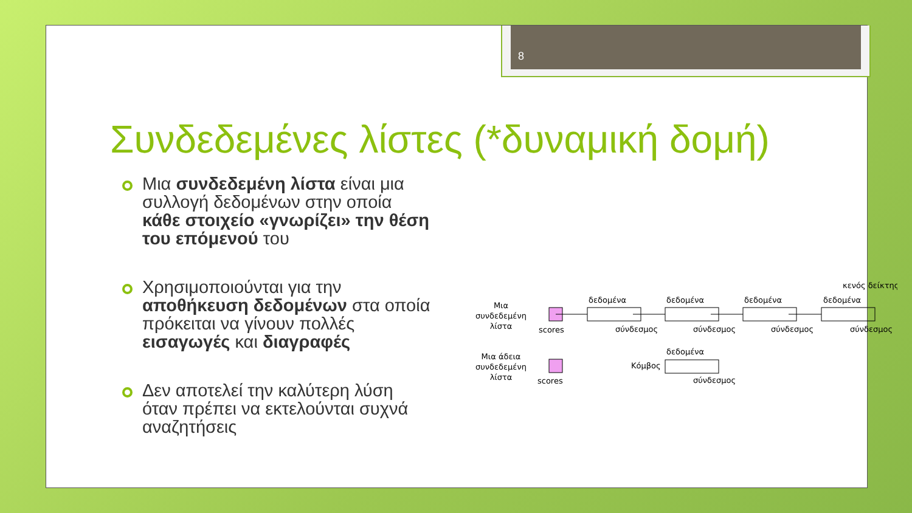8
Συνδεδεμένες λίστες (*δυναμική δομή)
Μια συνδεδεμένη λίστα είναι μια συλλογή δεδομένων στην οποία κάθε στοιχείο «γνωρίζει» την θέση του επόμενού του
Χρησιμοποιούνται για την αποθήκευση δεδομένων στα οποία πρόκειται να γίνουν πολλές εισαγωγές και διαγραφές
Δεν αποτελεί την καλύτερη λύση όταν πρέπει να εκτελούνται συχνά αναζητήσεις
Μια
συνδεδεμένη
λίστα
scores
δεδομένα
δεδομένα
δεδομένα
δεδομένα
σύνδεσμος
σύνδεσμος
σύνδεσμος
σύνδεσμος
κενός δείκτης
Μια άδεια
συνδεδεμένη
λίστα
scores
Κόμβος
δεδομένα
σύνδεσμος